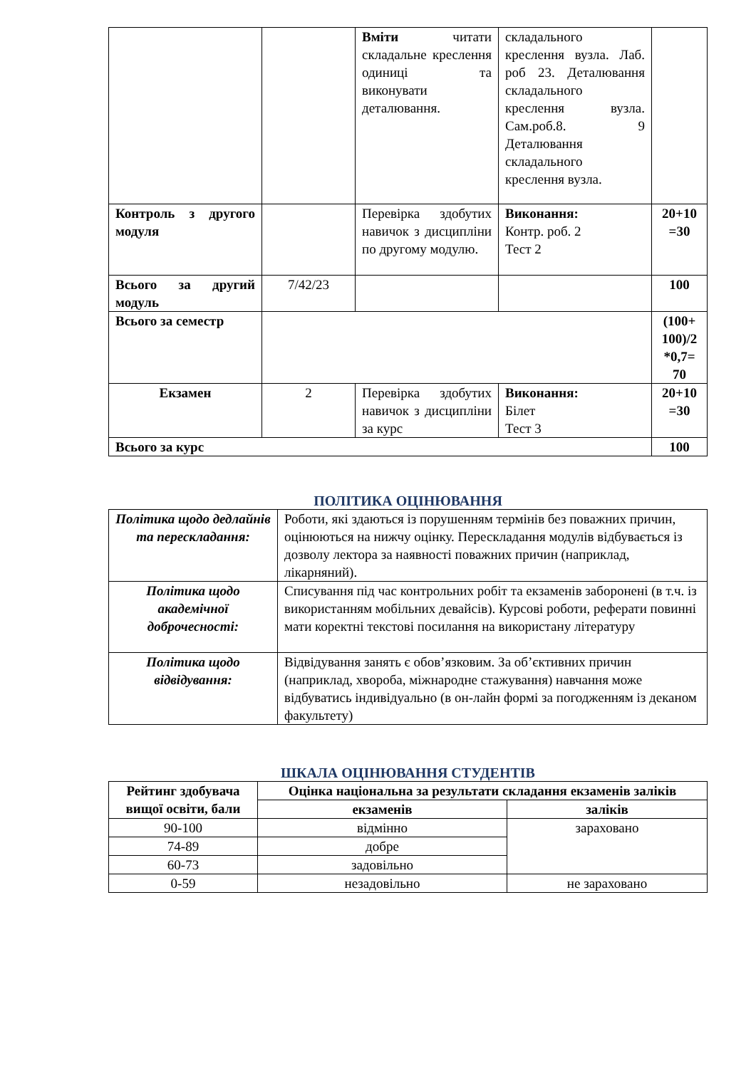| | | Вміти читати складальне креслення одиниці та виконувати деталювання. | складального креслення вузла. Лаб. роб 23. Деталювання складального креслення вузла. Сам.роб.8. 9 Деталювання складального креслення вузла. | |
| Контроль з другого модуля | | Перевірка здобутих навичок з дисципліни по другому модулю. | Виконання: Контр. роб. 2 Тест 2 | 20+10 =30 |
| Всього за другий модуль | 7/42/23 | | | 100 |
| Всього за семестр | | | | (100+ 100)/2 *0,7= 70 |
| Екзамен | 2 | Перевірка здобутих навичок з дисципліни за курс | Виконання: Білет Тест 3 | 20+10 =30 |
| Всього за курс | | | | 100 |
ПОЛІТИКА ОЦІНЮВАННЯ
| Політика щодо дедлайнів та перескладання: | Роботи, які здаються із порушенням термінів без поважних причин, оцінюються на нижчу оцінку. Перескладання модулів відбувається із дозволу лектора за наявності поважних причин (наприклад, лікарняний). |
| Політика щодо академічної доброчесності: | Списування під час контрольних робіт та екзаменів заборонені (в т.ч. із використанням мобільних девайсів). Курсові роботи, реферати повинні мати коректні текстові посилання на використану літературу |
| Політика щодо відвідування: | Відвідування занять є обов’язковим. За об’єктивних причин (наприклад, хвороба, міжнародне стажування) навчання може відбуватись індивідуально (в он-лайн формі за погодженням із деканом факультету) |
ШКАЛА ОЦІНЮВАННЯ СТУДЕНТІВ
| Рейтинг здобувача вищої освіти, бали | Оцінка національна за результати складання екзаменів заліків | |
| --- | --- | --- |
| | екзаменів | заліків |
| 90-100 | відмінно | зараховано |
| 74-89 | добре | |
| 60-73 | задовільно | |
| 0-59 | незадовільно | не зараховано |